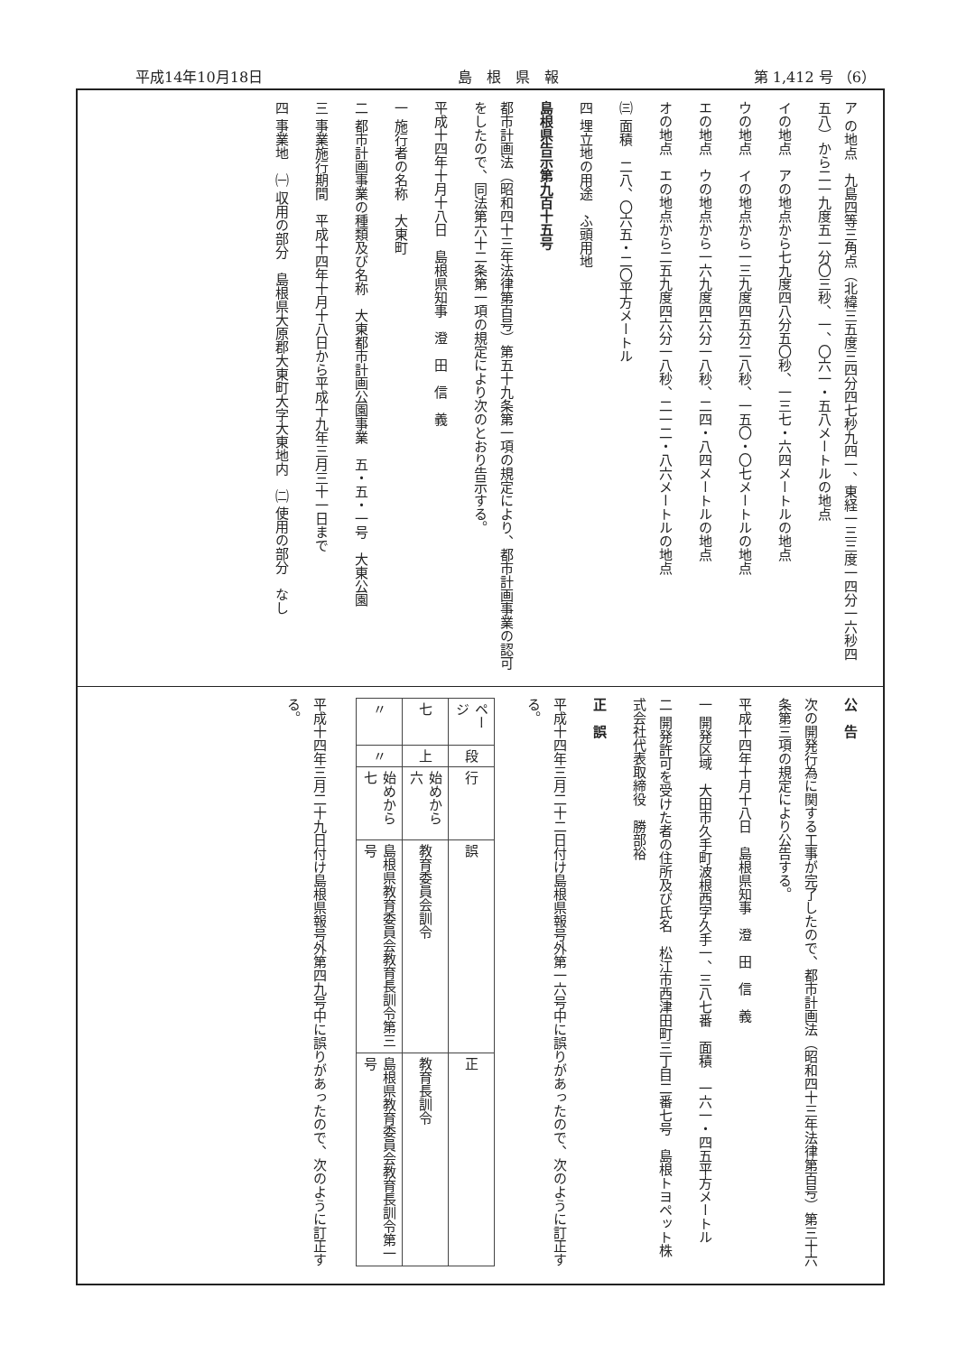平成14年10月18日 島　根　県　報 第 1,412 号 （6）
ア の地点　九島四等三角点（北緯三五度三四分四七秒九四一、東経一三三度一四分一六秒四五八）から二一九度五一分〇三秒、一、〇六一・五八メートルの地点
イの地点　アの地点から七九度四八分五〇秒、一三七・六四メートルの地点
ウの地点　イの地点から一三九度四五分二八秒、一五〇・〇七メートルの地点
エの地点　ウの地点から一六九度四六分一八秒、二四・八四メートルの地点
オの地点　エの地点から二五九度四六分一八秒、二一二・八六メートルの地点
㈢ 面積　二八、〇六五・二〇平方メートル
四 埋立地の用途　ふ頭用地
島根県告示第九百十五号
都市計画法（昭和四十三年法律第百号）第五十九条第一項の規定により、都市計画事業の認可をしたので、同法第六十二条第一項の規定により次のとおり告示する。
平成十四年十月十八日　島根県知事　澄　田　信　義
一 施行者の名称　大東町
二 都市計画事業の種類及び名称　大東都市計画公園事業　五・五・一号　大東公園
三 事業施行期間　平成十四年十月十八日から平成十九年三月三十一日まで
四 事業地　㈠ 収用の部分　島根県大原郡大東町大字大東地内　㈡ 使用の部分　なし
公　告
次の開発行為に関する工事が完了したので、都市計画法（昭和四十三年法律第百号）第三十六条第三項の規定により公告する。
平成十四年十月十八日　島根県知事　澄　田　信　義
一 開発区域　大田市久手町波根西字久手一、三八七番　面積　一六一・四五平方メートル
二 開発許可を受けた者の住所及び氏名　松江市西津田町三丁目二番七号　島根トヨペット株式会社代表取締役　勝部裕
正　誤
平成十四年三月二十二日付け島根県報号外第一六号中に誤りがあったので、次のように訂正する。
| ページ | 段 | 行 | 誤 | 正 |
| 七 | 上 | 始めから六 | 教育委員会訓令 | 教育長訓令 |
| 〃 | 〃 | 始めから七 | 島根県教育委員会教育長訓令第三号 | 島根県教育委員会教育長訓令第一号 |
平成十四年三月二十九日付け島根県報号外第四九号中に誤りがあったので、次のように訂正する。